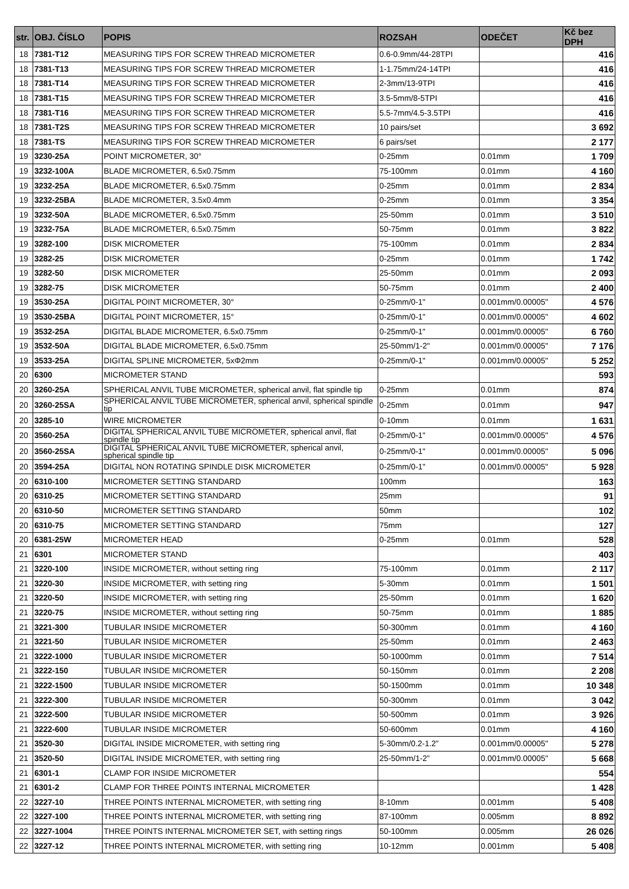| str. | OBJ. ČÍSLO | POPIS | ROZSAH | ODEČET | Kč bez DPH |
| --- | --- | --- | --- | --- | --- |
| 18 | 7381-T12 | MEASURING TIPS FOR SCREW THREAD MICROMETER | 0.6-0.9mm/44-28TPI | | 416 |
| 18 | 7381-T13 | MEASURING TIPS FOR SCREW THREAD MICROMETER | 1-1.75mm/24-14TPI | | 416 |
| 18 | 7381-T14 | MEASURING TIPS FOR SCREW THREAD MICROMETER | 2-3mm/13-9TPI | | 416 |
| 18 | 7381-T15 | MEASURING TIPS FOR SCREW THREAD MICROMETER | 3.5-5mm/8-5TPI | | 416 |
| 18 | 7381-T16 | MEASURING TIPS FOR SCREW THREAD MICROMETER | 5.5-7mm/4.5-3.5TPI | | 416 |
| 18 | 7381-T2S | MEASURING TIPS FOR SCREW THREAD MICROMETER | 10 pairs/set | | 3 692 |
| 18 | 7381-TS | MEASURING TIPS FOR SCREW THREAD MICROMETER | 6 pairs/set | | 2 177 |
| 19 | 3230-25A | POINT MICROMETER, 30° | 0-25mm | 0.01mm | 1 709 |
| 19 | 3232-100A | BLADE MICROMETER, 6.5x0.75mm | 75-100mm | 0.01mm | 4 160 |
| 19 | 3232-25A | BLADE MICROMETER, 6.5x0.75mm | 0-25mm | 0.01mm | 2 834 |
| 19 | 3232-25BA | BLADE MICROMETER, 3.5x0.4mm | 0-25mm | 0.01mm | 3 354 |
| 19 | 3232-50A | BLADE MICROMETER, 6.5x0.75mm | 25-50mm | 0.01mm | 3 510 |
| 19 | 3232-75A | BLADE MICROMETER, 6.5x0.75mm | 50-75mm | 0.01mm | 3 822 |
| 19 | 3282-100 | DISK MICROMETER | 75-100mm | 0.01mm | 2 834 |
| 19 | 3282-25 | DISK MICROMETER | 0-25mm | 0.01mm | 1 742 |
| 19 | 3282-50 | DISK MICROMETER | 25-50mm | 0.01mm | 2 093 |
| 19 | 3282-75 | DISK MICROMETER | 50-75mm | 0.01mm | 2 400 |
| 19 | 3530-25A | DIGITAL POINT MICROMETER, 30° | 0-25mm/0-1" | 0.001mm/0.00005" | 4 576 |
| 19 | 3530-25BA | DIGITAL POINT MICROMETER, 15° | 0-25mm/0-1" | 0.001mm/0.00005" | 4 602 |
| 19 | 3532-25A | DIGITAL BLADE MICROMETER, 6.5x0.75mm | 0-25mm/0-1" | 0.001mm/0.00005" | 6 760 |
| 19 | 3532-50A | DIGITAL BLADE MICROMETER, 6.5x0.75mm | 25-50mm/1-2" | 0.001mm/0.00005" | 7 176 |
| 19 | 3533-25A | DIGITAL SPLINE MICROMETER, 5xΦ2mm | 0-25mm/0-1" | 0.001mm/0.00005" | 5 252 |
| 20 | 6300 | MICROMETER STAND | | | 593 |
| 20 | 3260-25A | SPHERICAL ANVIL TUBE MICROMETER, spherical anvil, flat spindle tip | 0-25mm | 0.01mm | 874 |
| 20 | 3260-25SA | SPHERICAL ANVIL TUBE MICROMETER, spherical anvil, spherical spindle tip | 0-25mm | 0.01mm | 947 |
| 20 | 3285-10 | WIRE MICROMETER | 0-10mm | 0.01mm | 1 631 |
| 20 | 3560-25A | DIGITAL SPHERICAL ANVIL TUBE MICROMETER, spherical anvil, flat spindle tip | 0-25mm/0-1" | 0.001mm/0.00005" | 4 576 |
| 20 | 3560-25SA | DIGITAL SPHERICAL ANVIL TUBE MICROMETER, spherical anvil, spherical spindle tip | 0-25mm/0-1" | 0.001mm/0.00005" | 5 096 |
| 20 | 3594-25A | DIGITAL NON ROTATING SPINDLE DISK MICROMETER | 0-25mm/0-1" | 0.001mm/0.00005" | 5 928 |
| 20 | 6310-100 | MICROMETER SETTING STANDARD | 100mm | | 163 |
| 20 | 6310-25 | MICROMETER SETTING STANDARD | 25mm | | 91 |
| 20 | 6310-50 | MICROMETER SETTING STANDARD | 50mm | | 102 |
| 20 | 6310-75 | MICROMETER SETTING STANDARD | 75mm | | 127 |
| 20 | 6381-25W | MICROMETER HEAD | 0-25mm | 0.01mm | 528 |
| 21 | 6301 | MICROMETER STAND | | | 403 |
| 21 | 3220-100 | INSIDE MICROMETER, without setting ring | 75-100mm | 0.01mm | 2 117 |
| 21 | 3220-30 | INSIDE MICROMETER, with setting ring | 5-30mm | 0.01mm | 1 501 |
| 21 | 3220-50 | INSIDE MICROMETER, with setting ring | 25-50mm | 0.01mm | 1 620 |
| 21 | 3220-75 | INSIDE MICROMETER, without setting ring | 50-75mm | 0.01mm | 1 885 |
| 21 | 3221-300 | TUBULAR INSIDE MICROMETER | 50-300mm | 0.01mm | 4 160 |
| 21 | 3221-50 | TUBULAR INSIDE MICROMETER | 25-50mm | 0.01mm | 2 463 |
| 21 | 3222-1000 | TUBULAR INSIDE MICROMETER | 50-1000mm | 0.01mm | 7 514 |
| 21 | 3222-150 | TUBULAR INSIDE MICROMETER | 50-150mm | 0.01mm | 2 208 |
| 21 | 3222-1500 | TUBULAR INSIDE MICROMETER | 50-1500mm | 0.01mm | 10 348 |
| 21 | 3222-300 | TUBULAR INSIDE MICROMETER | 50-300mm | 0.01mm | 3 042 |
| 21 | 3222-500 | TUBULAR INSIDE MICROMETER | 50-500mm | 0.01mm | 3 926 |
| 21 | 3222-600 | TUBULAR INSIDE MICROMETER | 50-600mm | 0.01mm | 4 160 |
| 21 | 3520-30 | DIGITAL INSIDE MICROMETER, with setting ring | 5-30mm/0.2-1.2” | 0.001mm/0.00005" | 5 278 |
| 21 | 3520-50 | DIGITAL INSIDE MICROMETER, with setting ring | 25-50mm/1-2” | 0.001mm/0.00005" | 5 668 |
| 21 | 6301-1 | CLAMP FOR INSIDE MICROMETER | | | 554 |
| 21 | 6301-2 | CLAMP FOR THREE POINTS INTERNAL MICROMETER | | | 1 428 |
| 22 | 3227-10 | THREE POINTS INTERNAL MICROMETER, with setting ring | 8-10mm | 0.001mm | 5 408 |
| 22 | 3227-100 | THREE POINTS INTERNAL MICROMETER, with setting ring | 87-100mm | 0.005mm | 8 892 |
| 22 | 3227-1004 | THREE POINTS INTERNAL MICROMETER SET, with setting rings | 50-100mm | 0.005mm | 26 026 |
| 22 | 3227-12 | THREE POINTS INTERNAL MICROMETER, with setting ring | 10-12mm | 0.001mm | 5 408 |